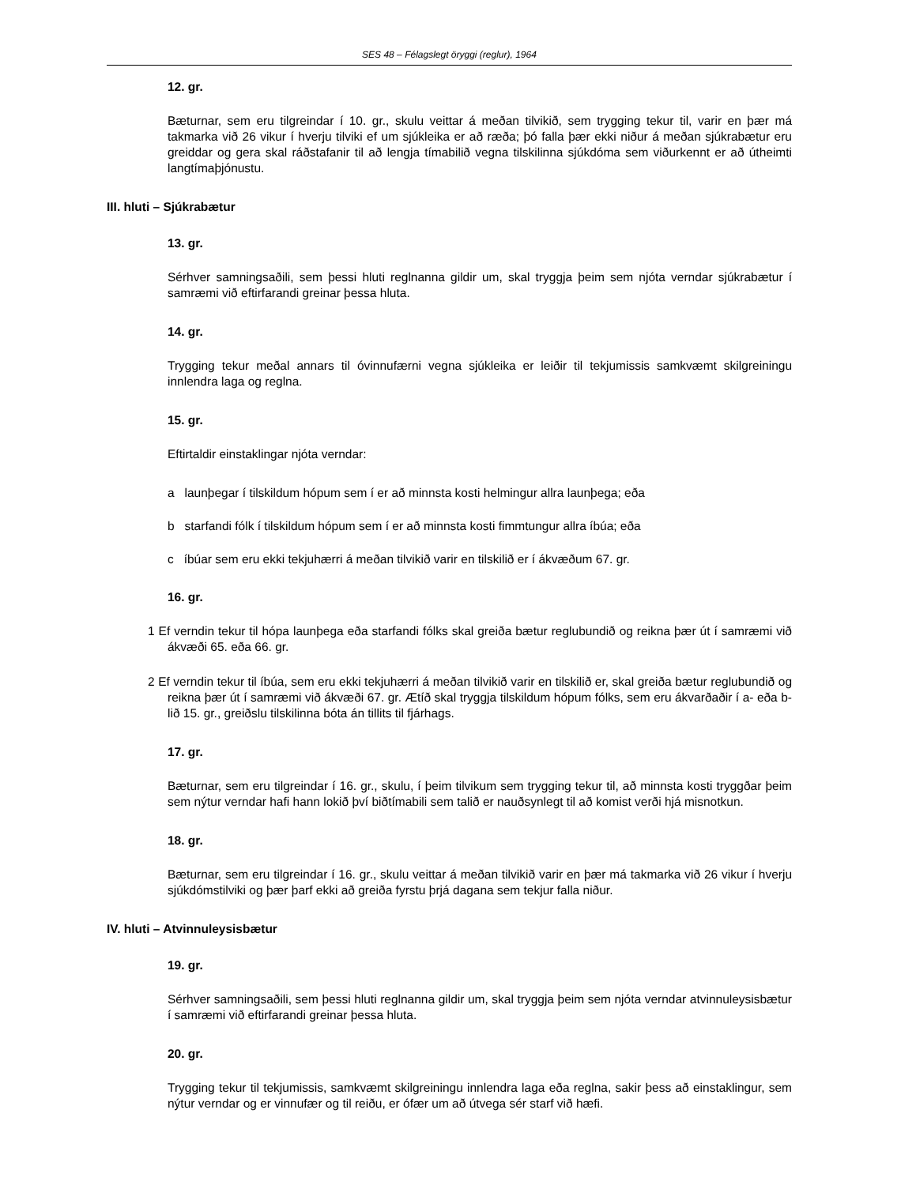SES 48 – Félagslegt öryggi (reglur), 1964
12. gr.
Bæturnar, sem eru tilgreindar í 10. gr., skulu veittar á meðan tilvikið, sem trygging tekur til, varir en þær má takmarka við 26 vikur í hverju tilviki ef um sjúkleika er að ræða; þó falla þær ekki niður á meðan sjúkrabætur eru greiddar og gera skal ráðstafanir til að lengja tímabilið vegna tilskilinna sjúkdóma sem viðurkennt er að útheimti langtímaþjónustu.
III. hluti – Sjúkrabætur
13. gr.
Sérhver samningsaðili, sem þessi hluti reglnanna gildir um, skal tryggja þeim sem njóta verndar sjúkrabætur í samræmi við eftirfarandi greinar þessa hluta.
14. gr.
Trygging tekur meðal annars til óvinnufærni vegna sjúkleika er leiðir til tekjumissis samkvæmt skilgreiningu innlendra laga og reglna.
15. gr.
Eftirtaldir einstaklingar njóta verndar:
a launþegar í tilskildum hópum sem í er að minnsta kosti helmingur allra launþega; eða
b starfandi fólk í tilskildum hópum sem í er að minnsta kosti fimmtungur allra íbúa; eða
c íbúar sem eru ekki tekjuhærri á meðan tilvikið varir en tilskilið er í ákvæðum 67. gr.
16. gr.
1 Ef verndin tekur til hópa launþega eða starfandi fólks skal greiða bætur reglubundið og reikna þær út í samræmi við ákvæði 65. eða 66. gr.
2 Ef verndin tekur til íbúa, sem eru ekki tekjuhærri á meðan tilvikið varir en tilskilið er, skal greiða bætur reglubundið og reikna þær út í samræmi við ákvæði 67. gr. Ætíð skal tryggja tilskildum hópum fólks, sem eru ákvarðaðir í a- eða b-lið 15. gr., greiðslu tilskilinna bóta án tillits til fjárhags.
17. gr.
Bæturnar, sem eru tilgreindar í 16. gr., skulu, í þeim tilvikum sem trygging tekur til, að minnsta kosti tryggðar þeim sem nýtur verndar hafi hann lokið því biðtímabili sem talið er nauðsynlegt til að komist verði hjá misnotkun.
18. gr.
Bæturnar, sem eru tilgreindar í 16. gr., skulu veittar á meðan tilvikið varir en þær má takmarka við 26 vikur í hverju sjúkdómstilviki og þær þarf ekki að greiða fyrstu þrjá dagana sem tekjur falla niður.
IV. hluti – Atvinnuleysisbætur
19. gr.
Sérhver samningsaðili, sem þessi hluti reglnanna gildir um, skal tryggja þeim sem njóta verndar atvinnuleysisbætur í samræmi við eftirfarandi greinar þessa hluta.
20. gr.
Trygging tekur til tekjumissis, samkvæmt skilgreiningu innlendra laga eða reglna, sakir þess að einstaklingur, sem nýtur verndar og er vinnufær og til reiðu, er ófær um að útvega sér starf við hæfi.